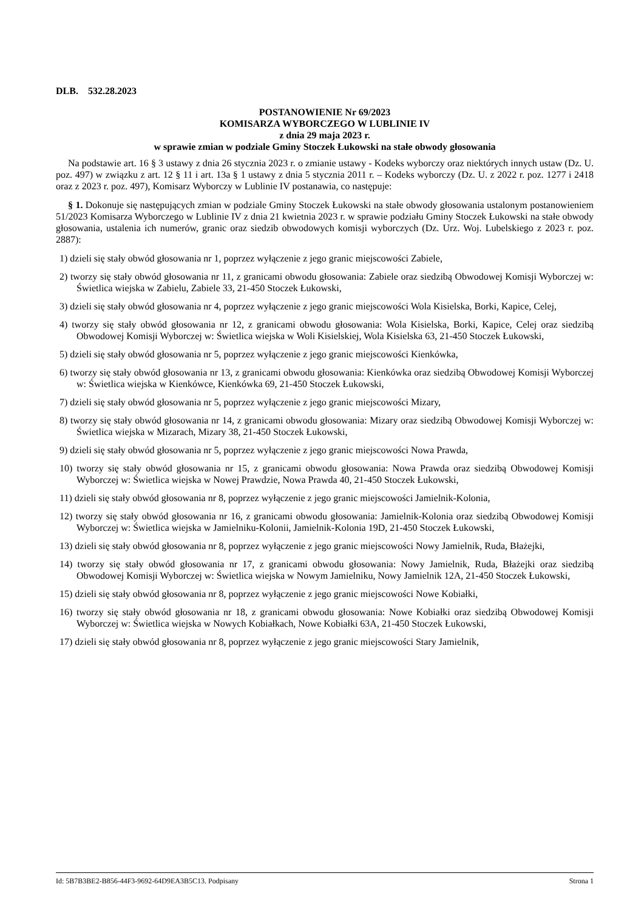DLB. 532.28.2023
POSTANOWIENIE Nr 69/2023
KOMISARZA WYBORCZEGO W LUBLINIE IV
z dnia 29 maja 2023 r.
w sprawie zmian w podziale Gminy Stoczek Łukowski na stałe obwody głosowania
Na podstawie art. 16 § 3 ustawy z dnia 26 stycznia 2023 r. o zmianie ustawy - Kodeks wyborczy oraz niektórych innych ustaw (Dz. U. poz. 497) w związku z art. 12 § 11 i art. 13a § 1 ustawy z dnia 5 stycznia 2011 r. – Kodeks wyborczy (Dz. U. z 2022 r. poz. 1277 i 2418 oraz z 2023 r. poz. 497), Komisarz Wyborczy w Lublinie IV postanawia, co następuje:
§ 1. Dokonuje się następujących zmian w podziale Gminy Stoczek Łukowski na stałe obwody głosowania ustalonym postanowieniem 51/2023 Komisarza Wyborczego w Lublinie IV z dnia 21 kwietnia 2023 r. w sprawie podziału Gminy Stoczek Łukowski na stałe obwody głosowania, ustalenia ich numerów, granic oraz siedzib obwodowych komisji wyborczych (Dz. Urz. Woj. Lubelskiego z 2023 r. poz. 2887):
1) dzieli się stały obwód głosowania nr 1, poprzez wyłączenie z jego granic miejscowości Zabiele,
2) tworzy się stały obwód głosowania nr 11, z granicami obwodu głosowania: Zabiele oraz siedzibą Obwodowej Komisji Wyborczej w: Świetlica wiejska w Zabielu, Zabiele 33, 21-450 Stoczek Łukowski,
3) dzieli się stały obwód głosowania nr 4, poprzez wyłączenie z jego granic miejscowości Wola Kisielska, Borki, Kapice, Celej,
4) tworzy się stały obwód głosowania nr 12, z granicami obwodu głosowania: Wola Kisielska, Borki, Kapice, Celej oraz siedzibą Obwodowej Komisji Wyborczej w: Świetlica wiejska w Woli Kisielskiej, Wola Kisielska 63, 21-450 Stoczek Łukowski,
5) dzieli się stały obwód głosowania nr 5, poprzez wyłączenie z jego granic miejscowości Kienkówka,
6) tworzy się stały obwód głosowania nr 13, z granicami obwodu głosowania: Kienkówka oraz siedzibą Obwodowej Komisji Wyborczej w: Świetlica wiejska w Kienkówce, Kienkówka 69, 21-450 Stoczek Łukowski,
7) dzieli się stały obwód głosowania nr 5, poprzez wyłączenie z jego granic miejscowości Mizary,
8) tworzy się stały obwód głosowania nr 14, z granicami obwodu głosowania: Mizary oraz siedzibą Obwodowej Komisji Wyborczej w: Świetlica wiejska w Mizarach, Mizary 38, 21-450 Stoczek Łukowski,
9) dzieli się stały obwód głosowania nr 5, poprzez wyłączenie z jego granic miejscowości Nowa Prawda,
10) tworzy się stały obwód głosowania nr 15, z granicami obwodu głosowania: Nowa Prawda oraz siedzibą Obwodowej Komisji Wyborczej w: Świetlica wiejska w Nowej Prawdzie, Nowa Prawda 40, 21-450 Stoczek Łukowski,
11) dzieli się stały obwód głosowania nr 8, poprzez wyłączenie z jego granic miejscowości Jamielnik-Kolonia,
12) tworzy się stały obwód głosowania nr 16, z granicami obwodu głosowania: Jamielnik-Kolonia oraz siedzibą Obwodowej Komisji Wyborczej w: Świetlica wiejska w Jamielniku-Kolonii, Jamielnik-Kolonia 19D, 21-450 Stoczek Łukowski,
13) dzieli się stały obwód głosowania nr 8, poprzez wyłączenie z jego granic miejscowości Nowy Jamielnik, Ruda, Błażejki,
14) tworzy się stały obwód głosowania nr 17, z granicami obwodu głosowania: Nowy Jamielnik, Ruda, Błażejki oraz siedzibą Obwodowej Komisji Wyborczej w: Świetlica wiejska w Nowym Jamielniku, Nowy Jamielnik 12A, 21-450 Stoczek Łukowski,
15) dzieli się stały obwód głosowania nr 8, poprzez wyłączenie z jego granic miejscowości Nowe Kobiałki,
16) tworzy się stały obwód głosowania nr 18, z granicami obwodu głosowania: Nowe Kobiałki oraz siedzibą Obwodowej Komisji Wyborczej w: Świetlica wiejska w Nowych Kobiałkach, Nowe Kobiałki 63A, 21-450 Stoczek Łukowski,
17) dzieli się stały obwód głosowania nr 8, poprzez wyłączenie z jego granic miejscowości Stary Jamielnik,
Id: 5B7B3BE2-B856-44F3-9692-64D9EA3B5C13. Podpisany Strona 1